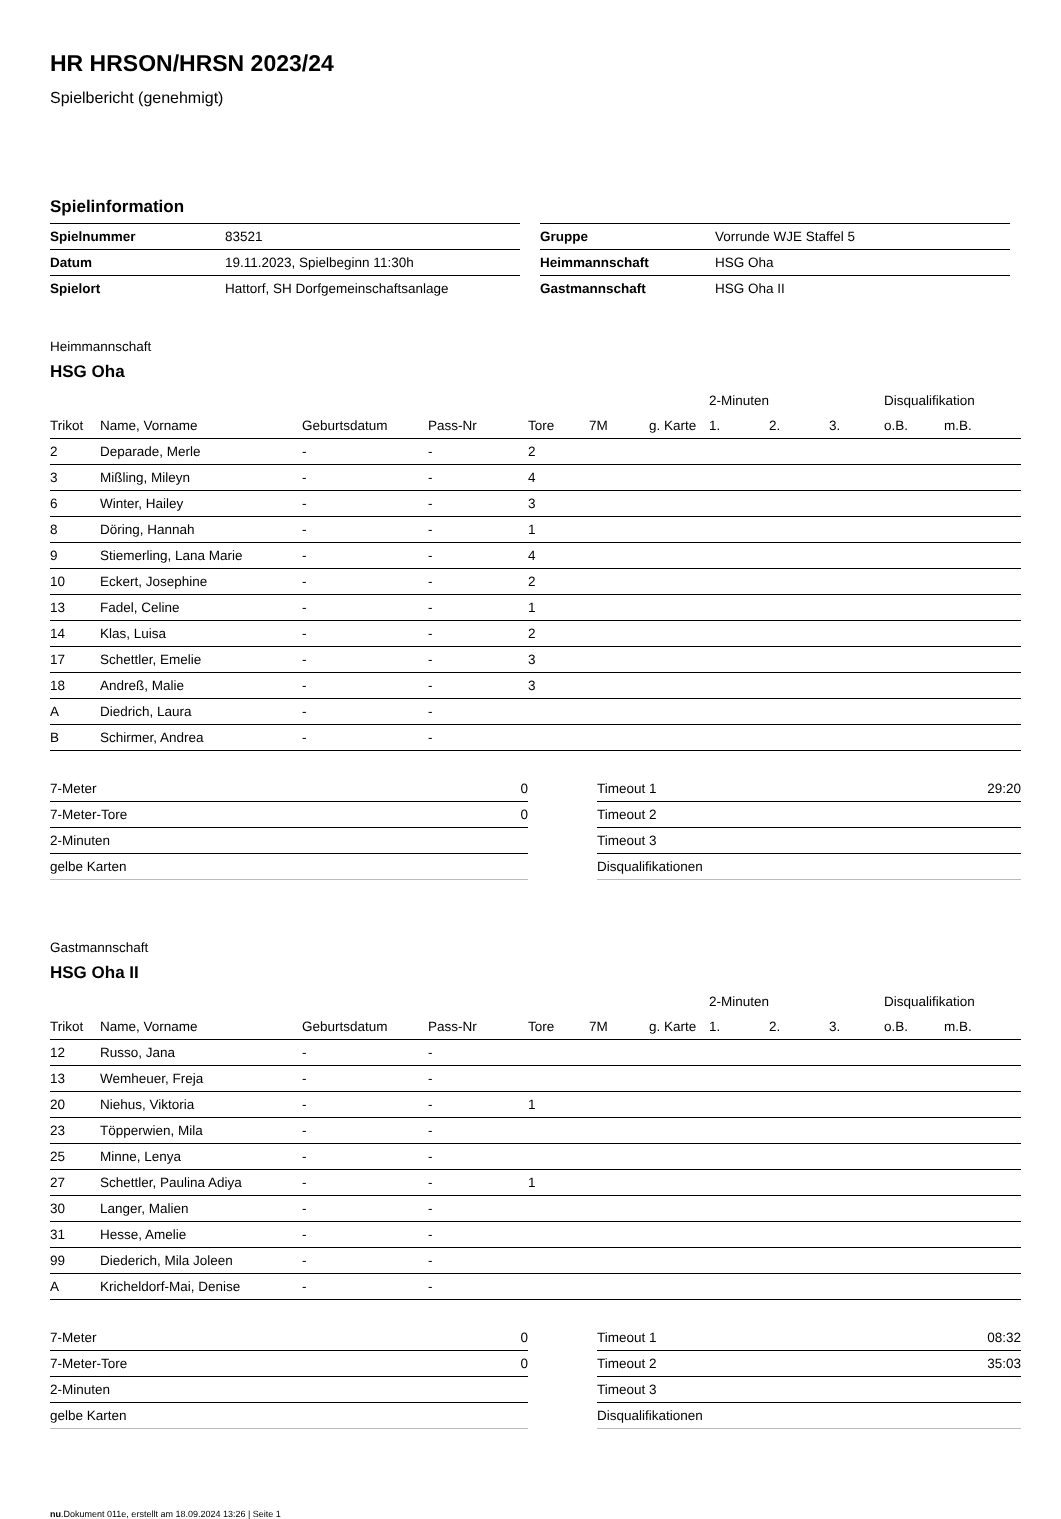HR HRSON/HRSN 2023/24
Spielbericht (genehmigt)
Spielinformation
| Spielnummer | 83521 |
| Datum | 19.11.2023, Spielbeginn 11:30h |
| Spielort | Hattorf, SH Dorfgemeinschaftsanlage |
| Gruppe | Vorrunde WJE Staffel 5 |
| Heimmannschaft | HSG Oha |
| Gastmannschaft | HSG Oha II |
Heimmannschaft
HSG Oha
| | | | | | | | 2-Minuten | | | Disqualifikation | |
| --- | --- | --- | --- | --- | --- | --- | --- | --- | --- | --- | --- |
| Trikot | Name, Vorname | Geburtsdatum | Pass-Nr | Tore | 7M | g. Karte | 1. | 2. | 3. | o.B. | m.B. |
| 2 | Deparade, Merle | - | - | 2 | | | | | | | |
| 3 | Mißling, Mileyn | - | - | 4 | | | | | | | |
| 6 | Winter, Hailey | - | - | 3 | | | | | | | |
| 8 | Döring, Hannah | - | - | 1 | | | | | | | |
| 9 | Stiemerling, Lana Marie | - | - | 4 | | | | | | | |
| 10 | Eckert, Josephine | - | - | 2 | | | | | | | |
| 13 | Fadel, Celine | - | - | 1 | | | | | | | |
| 14 | Klas, Luisa | - | - | 2 | | | | | | | |
| 17 | Schettler, Emelie | - | - | 3 | | | | | | | |
| 18 | Andreß, Malie | - | - | 3 | | | | | | | |
| A | Diedrich, Laura | - | - | | | | | | | | |
| B | Schirmer, Andrea | - | - | | | | | | | | |
| 7-Meter | 0 |
| 7-Meter-Tore | 0 |
| 2-Minuten | |
| gelbe Karten | |
| Timeout 1 | 29:20 |
| Timeout 2 | |
| Timeout 3 | |
| Disqualifikationen | |
Gastmannschaft
HSG Oha II
| | | | | | | | 2-Minuten | | | Disqualifikation | |
| --- | --- | --- | --- | --- | --- | --- | --- | --- | --- | --- | --- |
| Trikot | Name, Vorname | Geburtsdatum | Pass-Nr | Tore | 7M | g. Karte | 1. | 2. | 3. | o.B. | m.B. |
| 12 | Russo, Jana | - | - | | | | | | | | |
| 13 | Wemheuer, Freja | - | - | | | | | | | | |
| 20 | Niehus, Viktoria | - | - | 1 | | | | | | | |
| 23 | Töpperwien, Mila | - | - | | | | | | | | |
| 25 | Minne, Lenya | - | - | | | | | | | | |
| 27 | Schettler, Paulina Adiya | - | - | 1 | | | | | | | |
| 30 | Langer, Malien | - | - | | | | | | | | |
| 31 | Hesse, Amelie | - | - | | | | | | | | |
| 99 | Diederich, Mila Joleen | - | - | | | | | | | | |
| A | Kricheldorf-Mai, Denise | - | - | | | | | | | | |
| 7-Meter | 0 |
| 7-Meter-Tore | 0 |
| 2-Minuten | |
| gelbe Karten | |
| Timeout 1 | 08:32 |
| Timeout 2 | 35:03 |
| Timeout 3 | |
| Disqualifikationen | |
nu.Dokument 011e, erstellt am 18.09.2024 13:26 | Seite 1